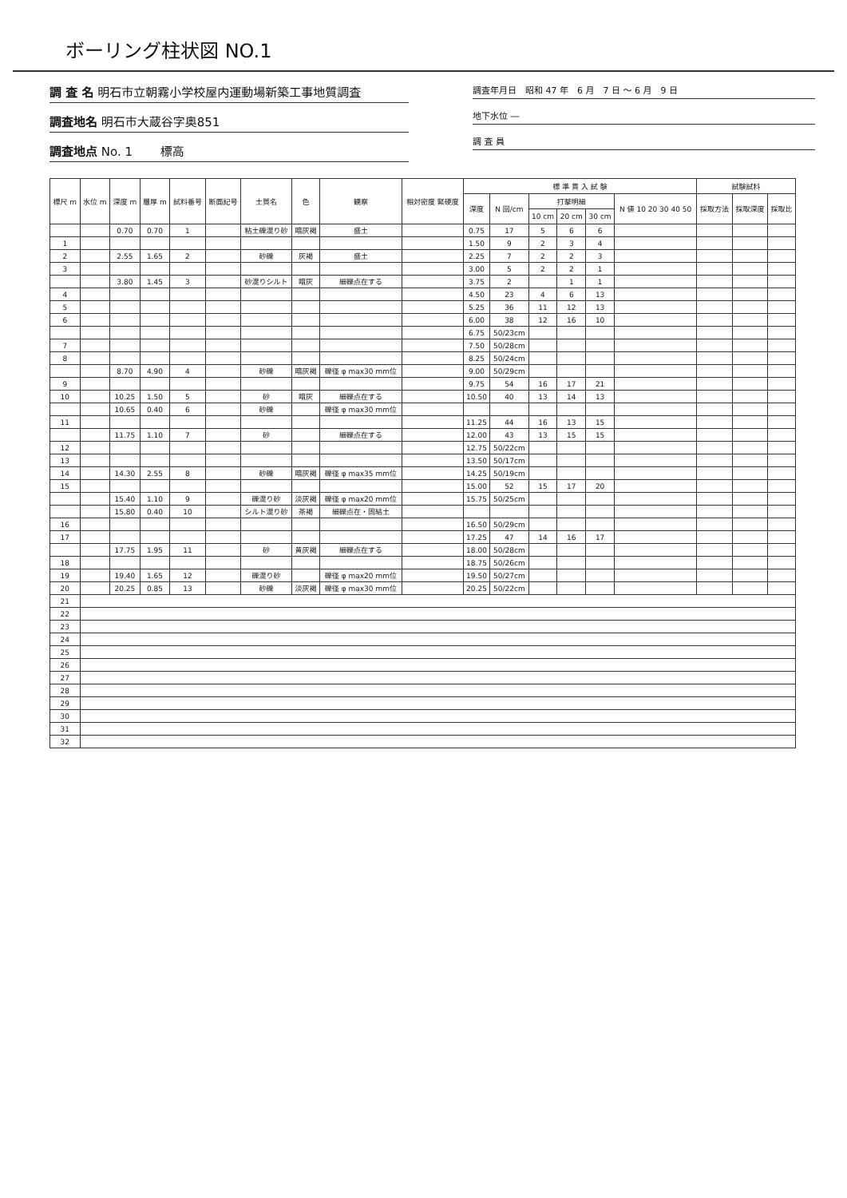ボーリング柱状図 NO.1
調 査 名 明石市立朝霧小学校屋内運動場新築工事地質調査
調査地名 明石市大蔵谷字奥851
調査地点 No. 1 　　標高
調査年月日　昭和 47 年　6 月　7 日 ～ 6 月　9 日
地下水位 ―
調 査 員
| 標尺 m | 水位 m | 深度 m | 層厚 m | 試料番号 | 断面記号 | 土質名 | 色 | 観察 | 相対密度 緊硬度 | 標 準 貫 入 試 験 | | | | | | 試験試料 | | |
| --- | --- | --- | --- | --- | --- | --- | --- | --- | --- | --- | --- | --- | --- | --- | --- | --- | --- | --- |
| | | | | | | | | | | 深度 | N 回/cm | 打撃明細 | | | N 値 10 20 30 40 50 | 採取方法 | 採取深度 | 採取比 |
| | | | | | | | | | | | | 10 cm | 20 cm | 30 cm | | | | |
| | | 0.70 | 0.70 | 1 | | 粘土礫混り砂 | 暗灰褐 | 盛土 | | 0.75 | 17 | 5 | 6 | 6 | | | | |
| 1 | | | | | | | | | | 1.50 | 9 | 2 | 3 | 4 | | | | |
| 2 | | 2.55 | 1.65 | 2 | | 砂礫 | 灰褐 | 盛土 | | 2.25 | 7 | 2 | 2 | 3 | | | | |
| 3 | | | | | | | | | | 3.00 | 5 | 2 | 2 | 1 | | | | |
| | | 3.80 | 1.45 | 3 | | 砂混りシルト | 暗灰 | 細礫点在する | | 3.75 | 2 | | 1 | 1 | | | | |
| 4 | | | | | | | | | | 4.50 | 23 | 4 | 6 | 13 | | | | |
| 5 | | | | | | | | | | 5.25 | 36 | 11 | 12 | 13 | | | | |
| 6 | | | | | | | | | | 6.00 | 38 | 12 | 16 | 10 | | | | |
| | | | | | | | | | | 6.75 | 50/23cm | | | | | | | |
| 7 | | | | | | | | | | 7.50 | 50/28cm | | | | | | | |
| 8 | | | | | | | | | | 8.25 | 50/24cm | | | | | | | |
| | | 8.70 | 4.90 | 4 | | 砂礫 | 暗灰褐 | 礫径 φ max30 mm位 | | 9.00 | 50/29cm | | | | | | | |
| 9 | | | | | | | | | | 9.75 | 54 | 16 | 17 | 21 | | | | |
| 10 | | 10.25 | 1.50 | 5 | | 砂 | 暗灰 | 細礫点在する | | 10.50 | 40 | 13 | 14 | 13 | | | | |
| | | 10.65 | 0.40 | 6 | | 砂礫 | | 礫径 φ max30 mm位 | | | | | | | | | | |
| 11 | | | | | | | | | | 11.25 | 44 | 16 | 13 | 15 | | | | |
| | | 11.75 | 1.10 | 7 | | 砂 | | 細礫点在する | | 12.00 | 43 | 13 | 15 | 15 | | | | |
| 12 | | | | | | | | | | 12.75 | 50/22cm | | | | | | | |
| 13 | | | | | | | | | | 13.50 | 50/17cm | | | | | | | |
| 14 | | 14.30 | 2.55 | 8 | | 砂礫 | 暗灰褐 | 礫径 φ max35 mm位 | | 14.25 | 50/19cm | | | | | | | |
| 15 | | | | | | | | | | 15.00 | 52 | 15 | 17 | 20 | | | | |
| | | 15.40 | 1.10 | 9 | | 礫混り砂 | 淡灰褐 | 礫径 φ max20 mm位 | | 15.75 | 50/25cm | | | | | | | |
| | | 15.80 | 0.40 | 10 | | シルト混り砂 | 茶褐 | 細礫点在・固結土 | | | | | | | | | | |
| 16 | | | | | | | | | | 16.50 | 50/29cm | | | | | | | |
| 17 | | | | | | | | | | 17.25 | 47 | 14 | 16 | 17 | | | | |
| | | 17.75 | 1.95 | 11 | | 砂 | 黄灰褐 | 細礫点在する | | 18.00 | 50/28cm | | | | | | | |
| 18 | | | | | | | | | | 18.75 | 50/26cm | | | | | | | |
| 19 | | 19.40 | 1.65 | 12 | | 礫混り砂 | | 礫径 φ max20 mm位 | | 19.50 | 50/27cm | | | | | | | |
| 20 | | 20.25 | 0.85 | 13 | | 砂礫 | 淡灰褐 | 礫径 φ max30 mm位 | | 20.25 | 50/22cm | | | | | | | |
| 21 | | | | | | | | | | | | | | | | | | |
| 22 | | | | | | | | | | | | | | | | | | |
| 23 | | | | | | | | | | | | | | | | | | |
| 24 | | | | | | | | | | | | | | | | | | |
| 25 | | | | | | | | | | | | | | | | | | |
| 26 | | | | | | | | | | | | | | | | | | |
| 27 | | | | | | | | | | | | | | | | | | |
| 28 | | | | | | | | | | | | | | | | | | |
| 29 | | | | | | | | | | | | | | | | | | |
| 30 | | | | | | | | | | | | | | | | | | |
| 31 | | | | | | | | | | | | | | | | | | |
| 32 | | | | | | | | | | | | | | | | | | |